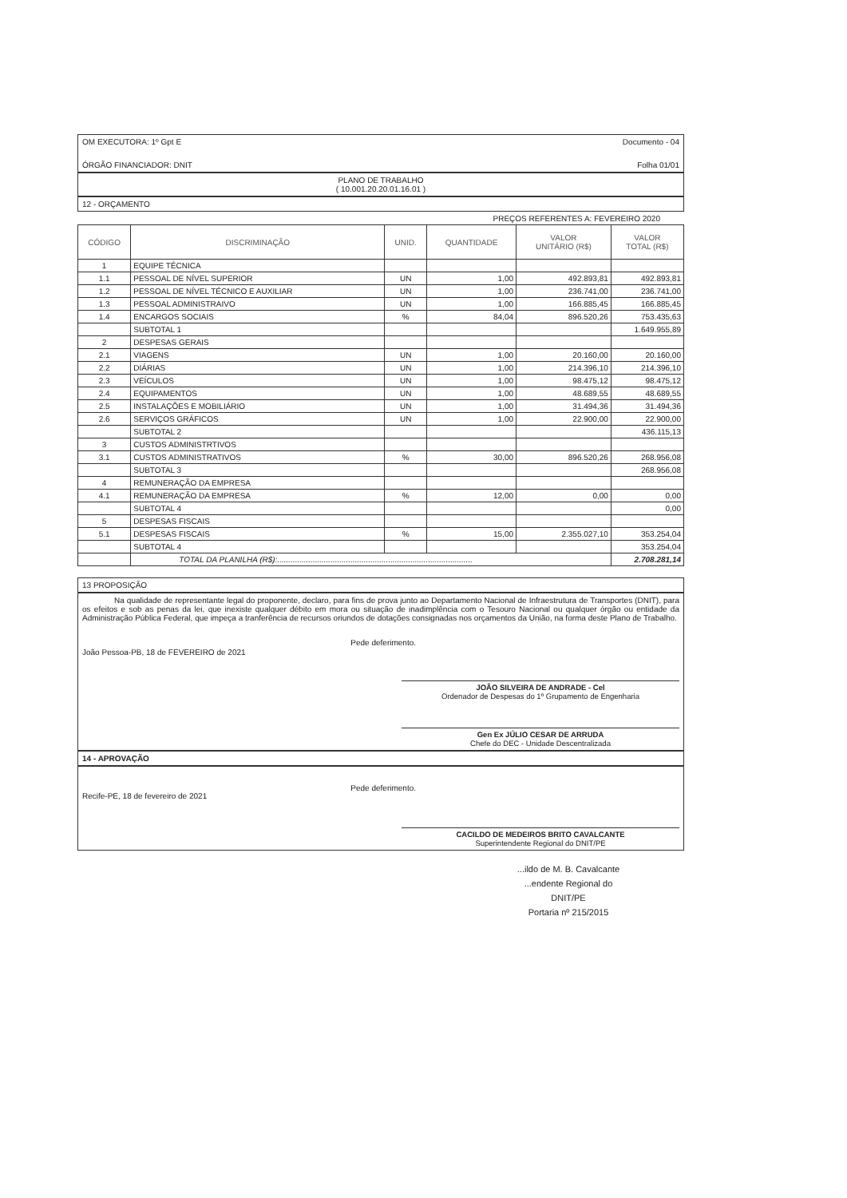OM EXECUTORA: 1º Gpt E Documento - 04
ÓRGÃO FINANCIADOR: DNIT Folha 01/01
PLANO DE TRABALHO
( 10.001.20.20.01.16.01 )
12 - ORÇAMENTO
PREÇOS REFERENTES A: FEVEREIRO 2020
| CÓDIGO | DISCRIMINAÇÃO | UNID. | QUANTIDADE | VALOR UNITÁRIO (R$) | VALOR TOTAL (R$) |
| --- | --- | --- | --- | --- | --- |
| 1 | EQUIPE TÉCNICA | | | | |
| 1.1 | PESSOAL DE NÍVEL SUPERIOR | UN | 1,00 | 492.893,81 | 492.893,81 |
| 1.2 | PESSOAL DE NÍVEL TÉCNICO E AUXILIAR | UN | 1,00 | 236.741,00 | 236.741,00 |
| 1.3 | PESSOAL ADMINISTRAIVO | UN | 1,00 | 166.885,45 | 166.885,45 |
| 1.4 | ENCARGOS SOCIAIS | % | 84,04 | 896.520,26 | 753.435,63 |
| | SUBTOTAL 1 | | | | 1.649.955,89 |
| 2 | DESPESAS GERAIS | | | | |
| 2.1 | VIAGENS | UN | 1,00 | 20.160,00 | 20.160,00 |
| 2.2 | DIÁRIAS | UN | 1,00 | 214.396,10 | 214.396,10 |
| 2.3 | VEÍCULOS | UN | 1,00 | 98.475,12 | 98.475,12 |
| 2.4 | EQUIPAMENTOS | UN | 1,00 | 48.689,55 | 48.689,55 |
| 2.5 | INSTALAÇÕES E MOBILIÁRIO | UN | 1,00 | 31.494,36 | 31.494,36 |
| 2.6 | SERVIÇOS GRÁFICOS | UN | 1,00 | 22.900,00 | 22.900,00 |
| | SUBTOTAL 2 | | | | 436.115,13 |
| 3 | CUSTOS ADMINISTRTIVOS | | | | |
| 3.1 | CUSTOS ADMINISTRATIVOS | % | 30,00 | 896.520,26 | 268.956,08 |
| | SUBTOTAL 3 | | | | 268.956,08 |
| 4 | REMUNERAÇÃO DA EMPRESA | | | | |
| 4.1 | REMUNERAÇÃO DA EMPRESA | % | 12,00 | 0,00 | 0,00 |
| | SUBTOTAL 4 | | | | 0,00 |
| 5 | DESPESAS FISCAIS | | | | |
| 5.1 | DESPESAS FISCAIS | % | 15,00 | 2.355.027,10 | 353.254,04 |
| | SUBTOTAL 4 | | | | 353.254,04 |
| | TOTAL DA PLANILHA (R$):........................................................................................ | | | | 2.708.281,14 |
13 PROPOSIÇÃO
Na qualidade de representante legal do proponente, declaro, para fins de prova junto ao Departamento Nacional de Infraestrutura de Transportes (DNIT), para os efeitos e sob as penas da lei, que inexiste qualquer débito em mora ou situação de inadimplência com o Tesouro Nacional ou qualquer órgão ou entidade da Administração Pública Federal, que impeça a tranferência de recursos oriundos de dotações consignadas nos orçamentos da União, na forma deste Plano de Trabalho.
João Pessoa-PB, 18 de FEVEREIRO de 2021 Pede deferimento.
JOÃO SILVEIRA DE ANDRADE - Cel
Ordenador de Despesas do 1º Grupamento de Engenharia
Gen Ex JÚLIO CESAR DE ARRUDA
Chefe do DEC - Unidade Descentralizada
14 - APROVAÇÃO
Recife-PE, 18 de fevereiro de 2021 Pede deferimento.
CACILDO DE MEDEIROS BRITO CAVALCANTE
Superintendente Regional do DNIT/PE
...ildo de M. B. Cavalcante
...endente Regional do DNIT/PE
Portaria nº 215/2015